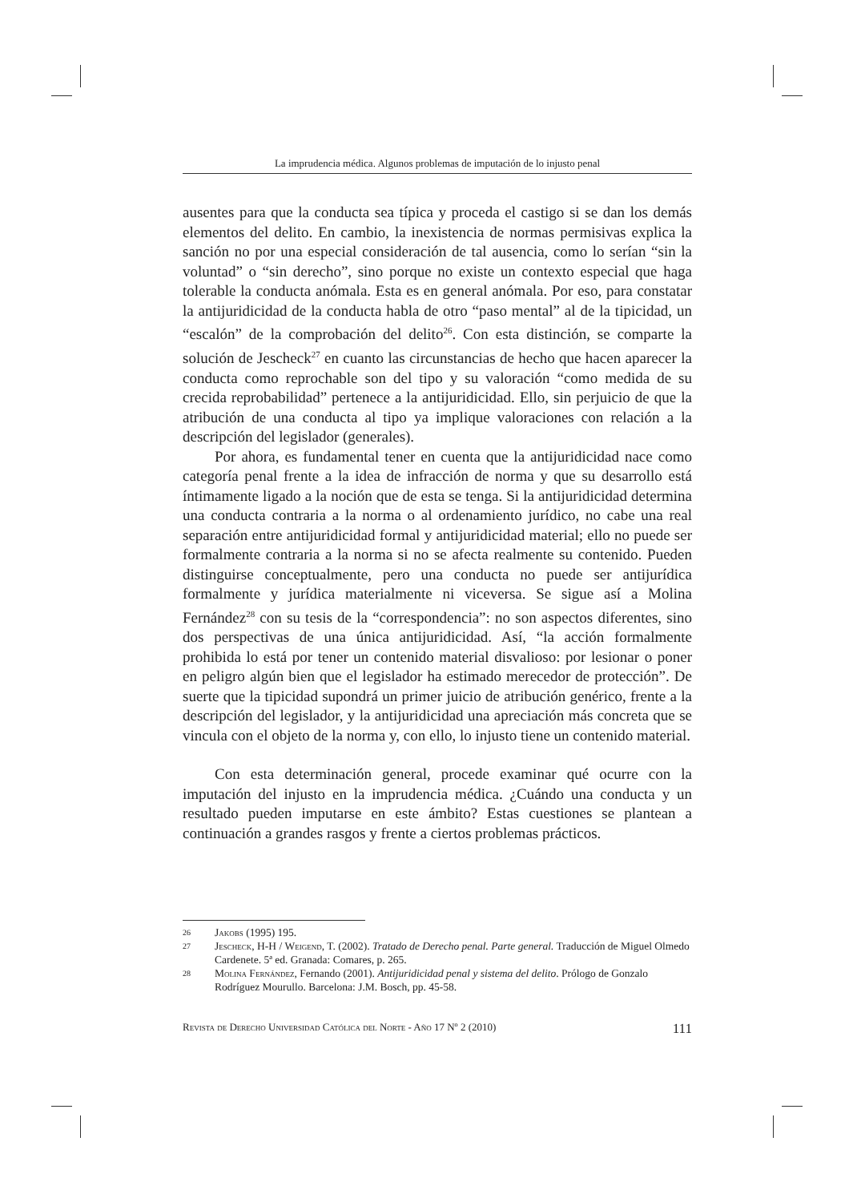La imprudencia médica. Algunos problemas de imputación de lo injusto penal
ausentes para que la conducta sea típica y proceda el castigo si se dan los demás elementos del delito. En cambio, la inexistencia de normas permisivas explica la sanción no por una especial consideración de tal ausencia, como lo serían “sin la voluntad” o “sin derecho”, sino porque no existe un contexto especial que haga tolerable la conducta anómala. Esta es en general anómala. Por eso, para constatar la antijuridicidad de la conducta habla de otro “paso mental” al de la tipicidad, un “escalón” de la comprobación del delito<sup>26</sup>. Con esta distinción, se comparte la solución de Jescheck<sup>27</sup> en cuanto las circunstancias de hecho que hacen aparecer la conducta como reprochable son del tipo y su valoración “como medida de su crecida reprobabilidad” pertenece a la antijuridicidad. Ello, sin perjuicio de que la atribución de una conducta al tipo ya implique valoraciones con relación a la descripción del legislador (generales).
Por ahora, es fundamental tener en cuenta que la antijuridicidad nace como categoría penal frente a la idea de infracción de norma y que su desarrollo está íntimamente ligado a la noción que de esta se tenga. Si la antijuridicidad determina una conducta contraria a la norma o al ordenamiento jurídico, no cabe una real separación entre antijuridicidad formal y antijuridicidad material; ello no puede ser formalmente contraria a la norma si no se afecta realmente su contenido. Pueden distinguirse conceptualmente, pero una conducta no puede ser antijurídica formalmente y jurídica materialmente ni viceversa. Se sigue así a Molina Fernández<sup>28</sup> con su tesis de la “correspondencia”: no son aspectos diferentes, sino dos perspectivas de una única antijuridicidad. Así, “la acción formalmente prohibida lo está por tener un contenido material disvalioso: por lesionar o poner en peligro algún bien que el legislador ha estimado merecedor de protección”. De suerte que la tipicidad supondrá un primer juicio de atribución genérico, frente a la descripción del legislador, y la antijuridicidad una apreciación más concreta que se vincula con el objeto de la norma y, con ello, lo injusto tiene un contenido material.
Con esta determinación general, procede examinar qué ocurre con la imputación del injusto en la imprudencia médica. ¿Cuándo una conducta y un resultado pueden imputarse en este ámbito? Estas cuestiones se plantean a continuación a grandes rasgos y frente a ciertos problemas prácticos.
26 Jakobs (1995) 195.
27 Jescheck, H-H / Weigend, T. (2002). Tratado de Derecho penal. Parte general. Traducción de Miguel Olmedo Cardenete. 5ª ed. Granada: Comares, p. 265.
28 Molina Fernández, Fernando (2001). Antijuridicidad penal y sistema del delito. Prólogo de Gonzalo Rodríguez Mourullo. Barcelona: J.M. Bosch, pp. 45-58.
Revista de Derecho Universidad Católica del Norte - Año 17 Nº 2 (2010) 111